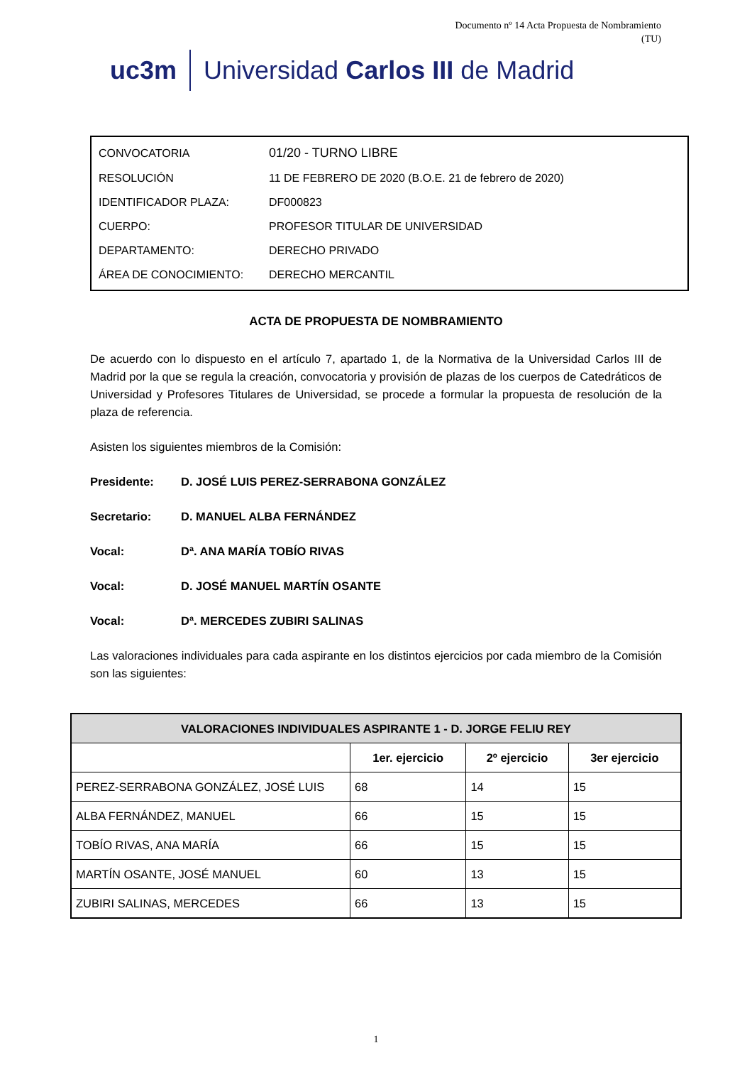Documento nº 14 Acta Propuesta de Nombramiento
(TU)
uc3m Universidad Carlos III de Madrid
| CONVOCATORIA | 01/20 - TURNO LIBRE |
| RESOLUCIÓN | 11 DE FEBRERO DE 2020 (B.O.E. 21 de febrero de 2020) |
| IDENTIFICADOR PLAZA: | DF000823 |
| CUERPO: | PROFESOR TITULAR DE UNIVERSIDAD |
| DEPARTAMENTO: | DERECHO PRIVADO |
| ÁREA DE CONOCIMIENTO: | DERECHO MERCANTIL |
ACTA DE PROPUESTA DE NOMBRAMIENTO
De acuerdo con lo dispuesto en el artículo 7, apartado 1, de la Normativa de la Universidad Carlos III de Madrid por la que se regula la creación, convocatoria y provisión de plazas de los cuerpos de Catedráticos de Universidad y Profesores Titulares de Universidad, se procede a formular la propuesta de resolución de la plaza de referencia.
Asisten los siguientes miembros de la Comisión:
Presidente: D. JOSÉ LUIS PEREZ-SERRABONA GONZÁLEZ
Secretario: D. MANUEL ALBA FERNÁNDEZ
Vocal: Dª. ANA MARÍA TOBÍO RIVAS
Vocal: D. JOSÉ MANUEL MARTÍN OSANTE
Vocal: Dª. MERCEDES ZUBIRI SALINAS
Las valoraciones individuales para cada aspirante en los distintos ejercicios por cada miembro de la Comisión son las siguientes:
| VALORACIONES INDIVIDUALES ASPIRANTE 1 - D. JORGE FELIU REY | | | |
| --- | --- | --- | --- |
| | 1er. ejercicio | 2º ejercicio | 3er ejercicio |
| PEREZ-SERRABONA GONZÁLEZ, JOSÉ LUIS | 68 | 14 | 15 |
| ALBA FERNÁNDEZ, MANUEL | 66 | 15 | 15 |
| TOBÍO RIVAS, ANA MARÍA | 66 | 15 | 15 |
| MARTÍN OSANTE, JOSÉ MANUEL | 60 | 13 | 15 |
| ZUBIRI SALINAS, MERCEDES | 66 | 13 | 15 |
1